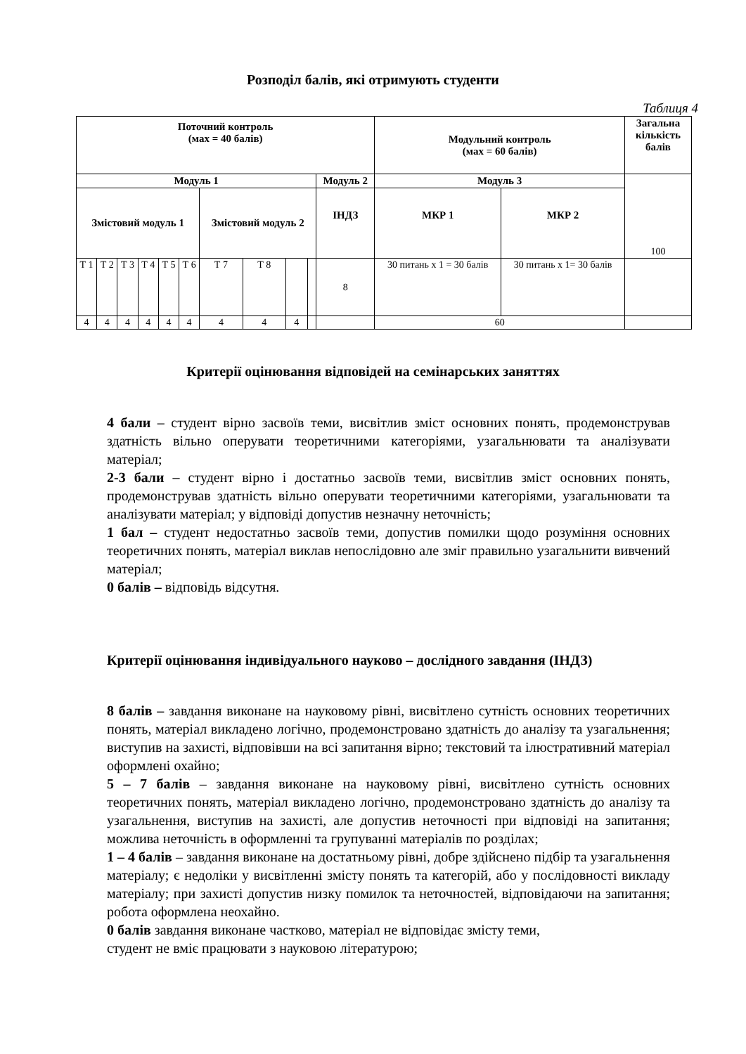Розподіл балів, які отримують студенти
Таблиця 4
| Поточний контроль (мах = 40 балів) | | | | | | | | | | | Модульний контроль (мах = 60 балів) | | Загальна кількість балів |
| Модуль 1 | | | | | | | | | | Модуль 2 | Модуль 3 | | 100 |
| Змістовий модуль 1 | | | | | | Змістовий модуль 2 | | | | ІНДЗ | МКР 1 | МКР 2 | |
| Т 1 | Т 2 | Т 3 | Т 4 | Т 5 | Т 6 | Т 7 | Т 8 | | | 8 | 30 питань х 1 = 30 балів | 30 питань х 1= 30 балів | |
| 4 | 4 | 4 | 4 | 4 | 4 | 4 | 4 | 4 | | | 60 | | |
Критерії оцінювання відповідей на семінарських заняттях
4 бали – студент вірно засвоїв теми, висвітлив зміст основних понять, продемонстрував здатність вільно оперувати теоретичними категоріями, узагальнювати та аналізувати матеріал;
2-3 бали – студент вірно і достатньо засвоїв теми, висвітлив зміст основних понять, продемонстрував здатність вільно оперувати теоретичними категоріями, узагальнювати та аналізувати матеріал; у відповіді допустив незначну неточність;
1 бал – студент недостатньо засвоїв теми, допустив помилки щодо розуміння основних теоретичних понять, матеріал виклав непослідовно але зміг правильно узагальнити вивчений матеріал;
0 балів – відповідь відсутня.
Критерії оцінювання індивідуального науково – дослідного завдання (ІНДЗ)
8 балів – завдання виконане на науковому рівні, висвітлено сутність основних теоретичних понять, матеріал викладено логічно, продемонстровано здатність до аналізу та узагальнення; виступив на захисті, відповівши на всі запитання вірно; текстовий та ілюстративний матеріал оформлені охайно;
5 – 7 балів – завдання виконане на науковому рівні, висвітлено сутність основних теоретичних понять, матеріал викладено логічно, продемонстровано здатність до аналізу та узагальнення, виступив на захисті, але допустив неточності при відповіді на запитання; можлива неточність в оформленні та групуванні матеріалів по розділах;
1 – 4 балів – завдання виконане на достатньому рівні, добре здійснено підбір та узагальнення матеріалу; є недоліки у висвітленні змісту понять та категорій, або у послідовності викладу матеріалу; при захисті допустив низку помилок та неточностей, відповідаючи на запитання; робота оформлена неохайно.
0 балів завдання виконане частково, матеріал не відповідає змісту теми,
студент не вміє працювати з науковою літературою;